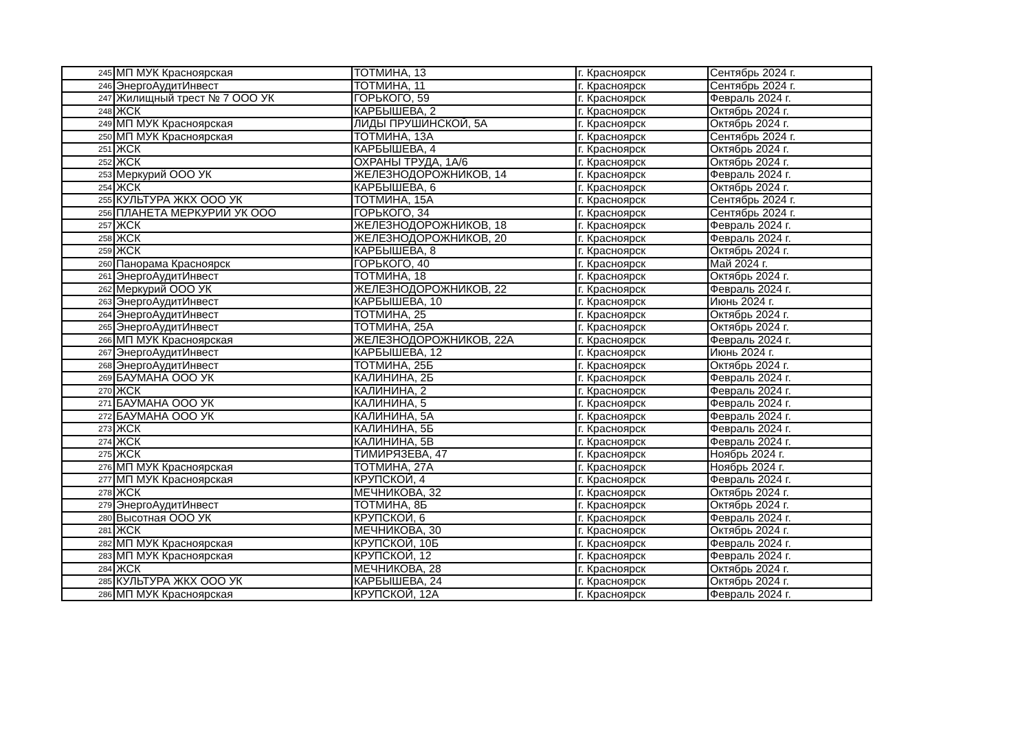| 245 | МП МУК Красноярская | ТОТМИНА, 13 | г. Красноярск | Сентябрь 2024 г. |
| 246 | ЭнергоАудитИнвест | ТОТМИНА, 11 | г. Красноярск | Сентябрь 2024 г. |
| 247 | Жилищный трест № 7 ООО УК | ГОРЬКОГО, 59 | г. Красноярск | Февраль 2024 г. |
| 248 | ЖСК | КАРБЫШЕВА, 2 | г. Красноярск | Октябрь 2024 г. |
| 249 | МП МУК Красноярская | ЛИДЫ ПРУШИНСКОЙ, 5А | г. Красноярск | Октябрь 2024 г. |
| 250 | МП МУК Красноярская | ТОТМИНА, 13А | г. Красноярск | Сентябрь 2024 г. |
| 251 | ЖСК | КАРБЫШЕВА, 4 | г. Красноярск | Октябрь 2024 г. |
| 252 | ЖСК | ОХРАНЫ ТРУДА, 1А/6 | г. Красноярск | Октябрь 2024 г. |
| 253 | Меркурий ООО УК | ЖЕЛЕЗНОДОРОЖНИКОВ, 14 | г. Красноярск | Февраль 2024 г. |
| 254 | ЖСК | КАРБЫШЕВА, 6 | г. Красноярск | Октябрь 2024 г. |
| 255 | КУЛЬТУРА ЖКХ ООО УК | ТОТМИНА, 15А | г. Красноярск | Сентябрь 2024 г. |
| 256 | ПЛАНЕТА МЕРКУРИЙ УК ООО | ГОРЬКОГО, 34 | г. Красноярск | Сентябрь 2024 г. |
| 257 | ЖСК | ЖЕЛЕЗНОДОРОЖНИКОВ, 18 | г. Красноярск | Февраль 2024 г. |
| 258 | ЖСК | ЖЕЛЕЗНОДОРОЖНИКОВ, 20 | г. Красноярск | Февраль 2024 г. |
| 259 | ЖСК | КАРБЫШЕВА, 8 | г. Красноярск | Октябрь 2024 г. |
| 260 | Панорама Красноярск | ГОРЬКОГО, 40 | г. Красноярск | Май 2024 г. |
| 261 | ЭнергоАудитИнвест | ТОТМИНА, 18 | г. Красноярск | Октябрь 2024 г. |
| 262 | Меркурий ООО УК | ЖЕЛЕЗНОДОРОЖНИКОВ, 22 | г. Красноярск | Февраль 2024 г. |
| 263 | ЭнергоАудитИнвест | КАРБЫШЕВА, 10 | г. Красноярск | Июнь 2024 г. |
| 264 | ЭнергоАудитИнвест | ТОТМИНА, 25 | г. Красноярск | Октябрь 2024 г. |
| 265 | ЭнергоАудитИнвест | ТОТМИНА, 25А | г. Красноярск | Октябрь 2024 г. |
| 266 | МП МУК Красноярская | ЖЕЛЕЗНОДОРОЖНИКОВ, 22А | г. Красноярск | Февраль 2024 г. |
| 267 | ЭнергоАудитИнвест | КАРБЫШЕВА, 12 | г. Красноярск | Июнь 2024 г. |
| 268 | ЭнергоАудитИнвест | ТОТМИНА, 25Б | г. Красноярск | Октябрь 2024 г. |
| 269 | БАУМАНА ООО УК | КАЛИНИНА, 2Б | г. Красноярск | Февраль 2024 г. |
| 270 | ЖСК | КАЛИНИНА, 2 | г. Красноярск | Февраль 2024 г. |
| 271 | БАУМАНА ООО УК | КАЛИНИНА, 5 | г. Красноярск | Февраль 2024 г. |
| 272 | БАУМАНА ООО УК | КАЛИНИНА, 5А | г. Красноярск | Февраль 2024 г. |
| 273 | ЖСК | КАЛИНИНА, 5Б | г. Красноярск | Февраль 2024 г. |
| 274 | ЖСК | КАЛИНИНА, 5В | г. Красноярск | Февраль 2024 г. |
| 275 | ЖСК | ТИМИРЯЗЕВА, 47 | г. Красноярск | Ноябрь 2024 г. |
| 276 | МП МУК Красноярская | ТОТМИНА, 27А | г. Красноярск | Ноябрь 2024 г. |
| 277 | МП МУК Красноярская | КРУПСКОЙ, 4 | г. Красноярск | Февраль 2024 г. |
| 278 | ЖСК | МЕЧНИКОВА, 32 | г. Красноярск | Октябрь 2024 г. |
| 279 | ЭнергоАудитИнвест | ТОТМИНА, 8Б | г. Красноярск | Октябрь 2024 г. |
| 280 | Высотная ООО УК | КРУПСКОЙ, 6 | г. Красноярск | Февраль 2024 г. |
| 281 | ЖСК | МЕЧНИКОВА, 30 | г. Красноярск | Октябрь 2024 г. |
| 282 | МП МУК Красноярская | КРУПСКОЙ, 10Б | г. Красноярск | Февраль 2024 г. |
| 283 | МП МУК Красноярская | КРУПСКОЙ, 12 | г. Красноярск | Февраль 2024 г. |
| 284 | ЖСК | МЕЧНИКОВА, 28 | г. Красноярск | Октябрь 2024 г. |
| 285 | КУЛЬТУРА ЖКХ ООО УК | КАРБЫШЕВА, 24 | г. Красноярск | Октябрь 2024 г. |
| 286 | МП МУК Красноярская | КРУПСКОЙ, 12А | г. Красноярск | Февраль 2024 г. |